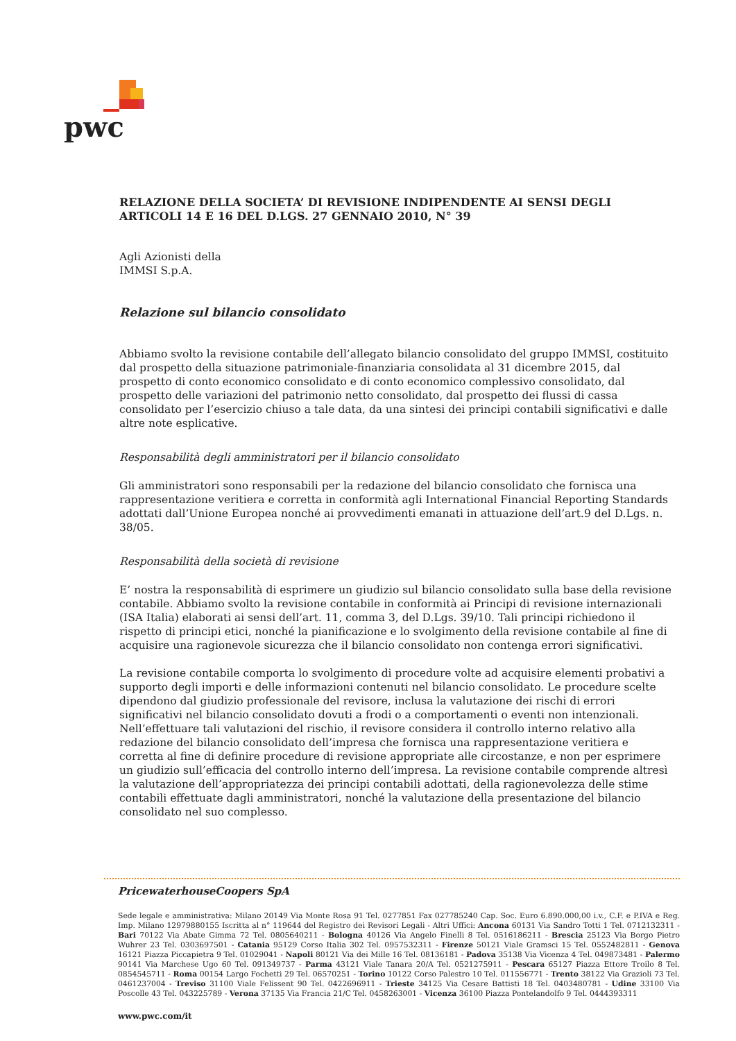pwc
RELAZIONE DELLA SOCIETA’ DI REVISIONE INDIPENDENTE AI SENSI DEGLI ARTICOLI 14 E 16 DEL D.LGS. 27 GENNAIO 2010, N° 39
Agli Azionisti della
IMMSI S.p.A.
Relazione sul bilancio consolidato
Abbiamo svolto la revisione contabile dell’allegato bilancio consolidato del gruppo IMMSI, costituito dal prospetto della situazione patrimoniale-finanziaria consolidata al 31 dicembre 2015, dal prospetto di conto economico consolidato e di conto economico complessivo consolidato, dal prospetto delle variazioni del patrimonio netto consolidato, dal prospetto dei flussi di cassa consolidato per l’esercizio chiuso a tale data, da una sintesi dei principi contabili significativi e dalle altre note esplicative.
Responsabilità degli amministratori per il bilancio consolidato
Gli amministratori sono responsabili per la redazione del bilancio consolidato che fornisca una rappresentazione veritiera e corretta in conformità agli International Financial Reporting Standards adottati dall’Unione Europea nonché ai provvedimenti emanati in attuazione dell’art.9 del D.Lgs. n. 38/05.
Responsabilità della società di revisione
E’ nostra la responsabilità di esprimere un giudizio sul bilancio consolidato sulla base della revisione contabile. Abbiamo svolto la revisione contabile in conformità ai Principi di revisione internazionali (ISA Italia) elaborati ai sensi dell’art. 11, comma 3, del D.Lgs. 39/10. Tali principi richiedono il rispetto di principi etici, nonché la pianificazione e lo svolgimento della revisione contabile al fine di acquisire una ragionevole sicurezza che il bilancio consolidato non contenga errori significativi.
La revisione contabile comporta lo svolgimento di procedure volte ad acquisire elementi probativi a supporto degli importi e delle informazioni contenuti nel bilancio consolidato. Le procedure scelte dipendono dal giudizio professionale del revisore, inclusa la valutazione dei rischi di errori significativi nel bilancio consolidato dovuti a frodi o a comportamenti o eventi non intenzionali. Nell’effettuare tali valutazioni del rischio, il revisore considera il controllo interno relativo alla redazione del bilancio consolidato dell’impresa che fornisca una rappresentazione veritiera e corretta al fine di definire procedure di revisione appropriate alle circostanze, e non per esprimere un giudizio sull’efficacia del controllo interno dell’impresa. La revisione contabile comprende altresì la valutazione dell’appropriatezza dei principi contabili adottati, della ragionevolezza delle stime contabili effettuate dagli amministratori, nonché la valutazione della presentazione del bilancio consolidato nel suo complesso.
PricewaterhouseCoopers SpA
Sede legale e amministrativa: Milano 20149 Via Monte Rosa 91 Tel. 0277851 Fax 027785240 Cap. Soc. Euro 6.890.000,00 i.v., C.F. e P.IVA e Reg. Imp. Milano 12979880155 Iscritta al n° 119644 del Registro dei Revisori Legali - Altri Uffici: Ancona 60131 Via Sandro Totti 1 Tel. 0712132311 - Bari 70122 Via Abate Gimma 72 Tel. 0805640211 - Bologna 40126 Via Angelo Finelli 8 Tel. 0516186211 - Brescia 25123 Via Borgo Pietro Wuhrer 23 Tel. 0303697501 - Catania 95129 Corso Italia 302 Tel. 0957532311 - Firenze 50121 Viale Gramsci 15 Tel. 0552482811 - Genova 16121 Piazza Piccapietra 9 Tel. 01029041 - Napoli 80121 Via dei Mille 16 Tel. 08136181 - Padova 35138 Via Vicenza 4 Tel. 049873481 - Palermo 90141 Via Marchese Ugo 60 Tel. 091349737 - Parma 43121 Viale Tanara 20/A Tel. 0521275911 - Pescara 65127 Piazza Ettore Troilo 8 Tel. 0854545711 - Roma 00154 Largo Fochetti 29 Tel. 06570251 - Torino 10122 Corso Palestro 10 Tel. 011556771 - Trento 38122 Via Grazioli 73 Tel. 0461237004 - Treviso 31100 Viale Felissent 90 Tel. 0422696911 - Trieste 34125 Via Cesare Battisti 18 Tel. 0403480781 - Udine 33100 Via Poscolle 43 Tel. 043225789 - Verona 37135 Via Francia 21/C Tel. 0458263001 - Vicenza 36100 Piazza Pontelandolfo 9 Tel. 0444393311
www.pwc.com/it